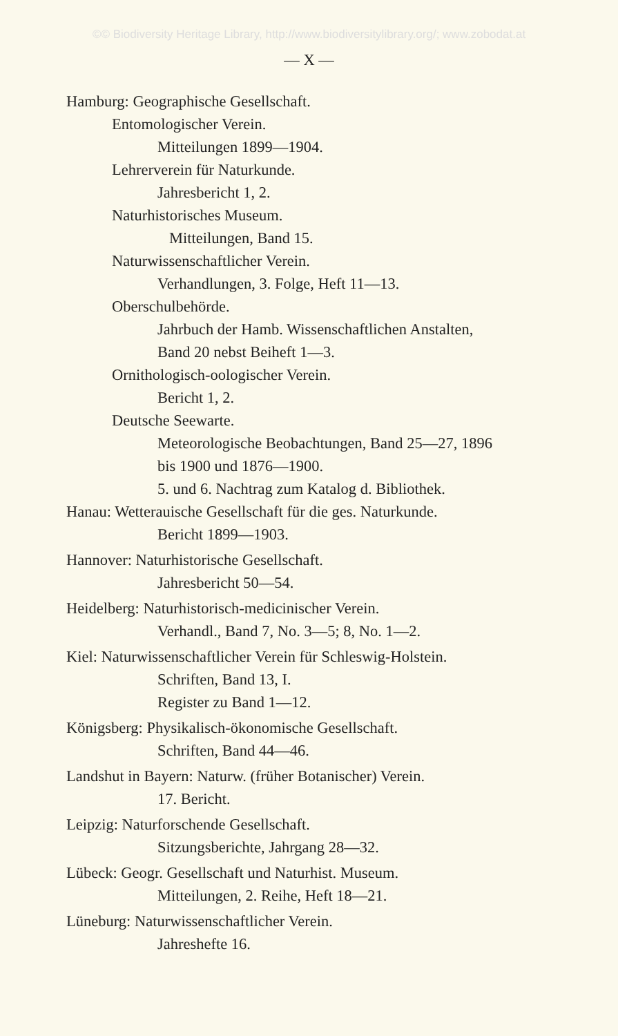©© Biodiversity Heritage Library, http://www.biodiversitylibrary.org/; www.zobodat.at
— X —
Hamburg: Geographische Gesellschaft.
Entomologischer Verein.
Mitteilungen 1899—1904.
Lehrerverein für Naturkunde.
Jahresbericht 1, 2.
Naturhistorisches Museum.
Mitteilungen, Band 15.
Naturwissenschaftlicher Verein.
Verhandlungen, 3. Folge, Heft 11—13.
Oberschulbehörde.
Jahrbuch der Hamb. Wissenschaftlichen Anstalten,
Band 20 nebst Beiheft 1—3.
Ornithologisch-oologischer Verein.
Bericht 1, 2.
Deutsche Seewarte.
Meteorologische Beobachtungen, Band 25—27, 1896
bis 1900 und 1876—1900.
5. und 6. Nachtrag zum Katalog d. Bibliothek.
Hanau: Wetterauische Gesellschaft für die ges. Naturkunde.
Bericht 1899—1903.
Hannover: Naturhistorische Gesellschaft.
Jahresbericht 50—54.
Heidelberg: Naturhistorisch-medicinischer Verein.
Verhandl., Band 7, No. 3—5; 8, No. 1—2.
Kiel: Naturwissenschaftlicher Verein für Schleswig-Holstein.
Schriften, Band 13, I.
Register zu Band 1—12.
Königsberg: Physikalisch-ökonomische Gesellschaft.
Schriften, Band 44—46.
Landshut in Bayern: Naturw. (früher Botanischer) Verein.
17. Bericht.
Leipzig: Naturforschende Gesellschaft.
Sitzungsberichte, Jahrgang 28—32.
Lübeck: Geogr. Gesellschaft und Naturhist. Museum.
Mitteilungen, 2. Reihe, Heft 18—21.
Lüneburg: Naturwissenschaftlicher Verein.
Jahreshefte 16.